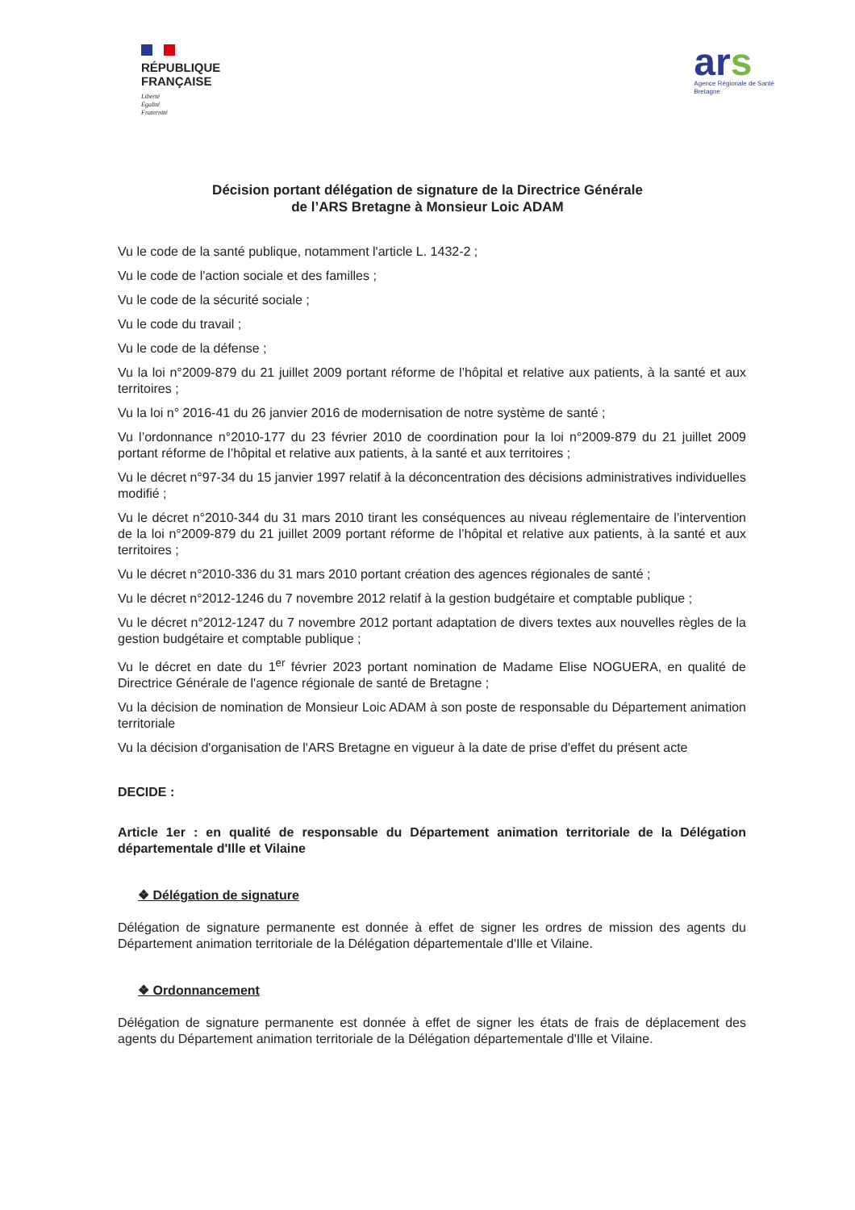RÉPUBLIQUE
FRANÇAISE
Liberté
Égalité
Fraternité
ars
Agence Régionale de Santé
Bretagne
Décision portant délégation de signature de la Directrice Générale
de l’ARS Bretagne à Monsieur Loic ADAM
Vu le code de la santé publique, notamment l'article L. 1432-2 ;
Vu le code de l'action sociale et des familles ;
Vu le code de la sécurité sociale ;
Vu le code du travail ;
Vu le code de la défense ;
Vu la loi n°2009-879 du 21 juillet 2009 portant réforme de l’hôpital et relative aux patients, à la santé et aux territoires ;
Vu la loi n° 2016-41 du 26 janvier 2016 de modernisation de notre système de santé ;
Vu l’ordonnance n°2010-177 du 23 février 2010 de coordination pour la loi n°2009-879 du 21 juillet 2009 portant réforme de l’hôpital et relative aux patients, à la santé et aux territoires ;
Vu le décret n°97-34 du 15 janvier 1997 relatif à la déconcentration des décisions administratives individuelles modifié ;
Vu le décret n°2010-344 du 31 mars 2010 tirant les conséquences au niveau réglementaire de l’intervention de la loi n°2009-879 du 21 juillet 2009 portant réforme de l’hôpital et relative aux patients, à la santé et aux territoires ;
Vu le décret n°2010-336 du 31 mars 2010 portant création des agences régionales de santé ;
Vu le décret n°2012-1246 du 7 novembre 2012 relatif à la gestion budgétaire et comptable publique ;
Vu le décret n°2012-1247 du 7 novembre 2012 portant adaptation de divers textes aux nouvelles règles de la gestion budgétaire et comptable publique ;
Vu le décret en date du 1<sup>er</sup> février 2023 portant nomination de Madame Elise NOGUERA, en qualité de Directrice Générale de l'agence régionale de santé de Bretagne ;
Vu la décision de nomination de Monsieur Loic ADAM à son poste de responsable du Département animation territoriale
Vu la décision d'organisation de l'ARS Bretagne en vigueur à la date de prise d'effet du présent acte
DECIDE :
Article 1er : en qualité de responsable du Département animation territoriale de la Délégation départementale d'Ille et Vilaine
❖ Délégation de signature
Délégation de signature permanente est donnée à effet de signer les ordres de mission des agents du Département animation territoriale de la Délégation départementale d'Ille et Vilaine.
❖ Ordonnancement
Délégation de signature permanente est donnée à effet de signer les états de frais de déplacement des agents du Département animation territoriale de la Délégation départementale d'Ille et Vilaine.